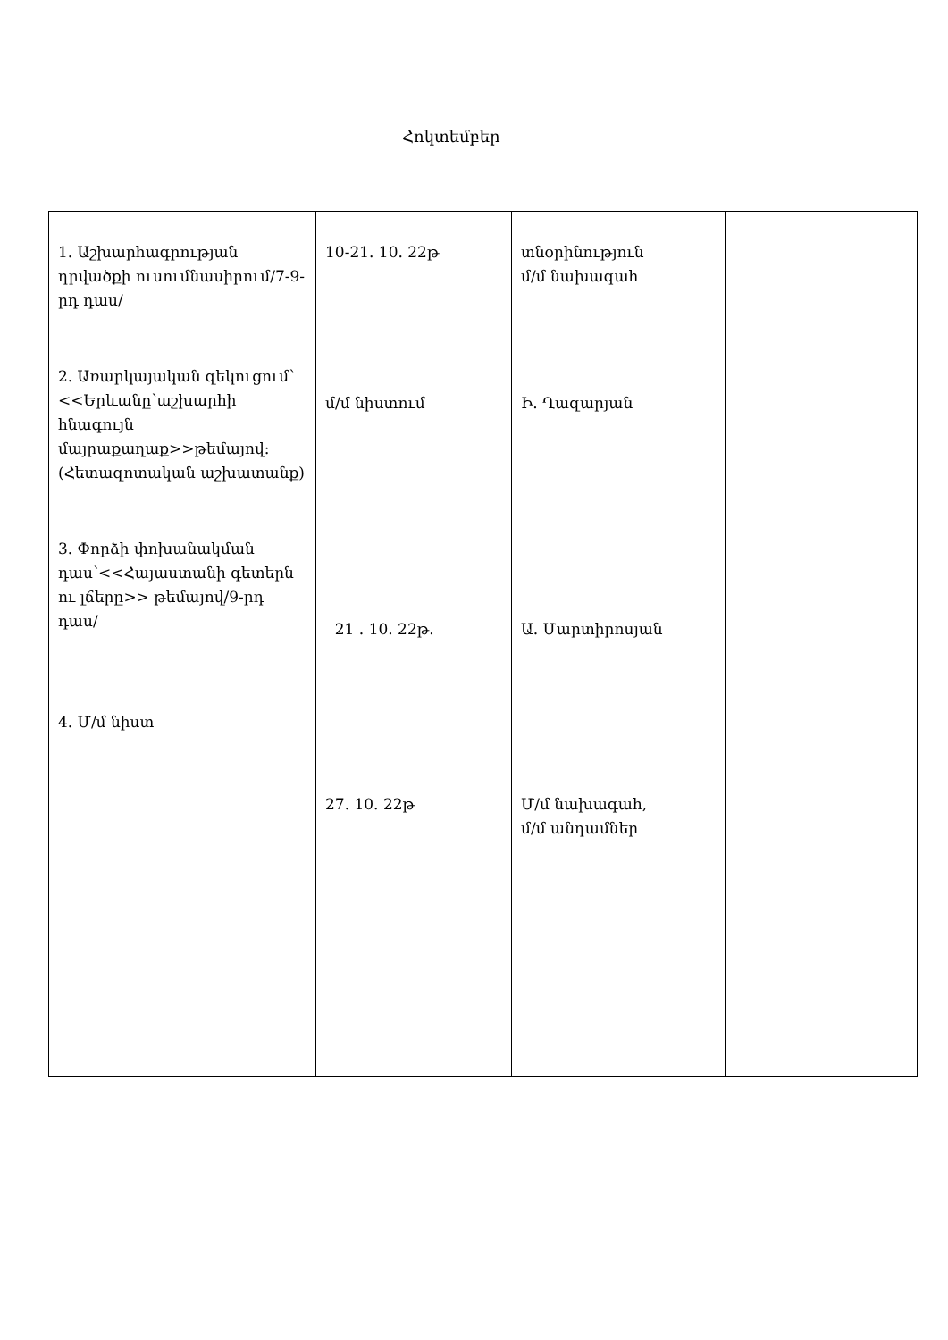Հոկտեմբեր
| 1. Աշխարհագրության դրվածքի ուսումնասիրում/7-9-րդ դաս/ 2. Առարկայական զեկուցում՝ <<Երևանը՝աշխարհի հնագույն մայրաքաղաք>>թեմայով: (Հետազոտական աշխատանք) 3. Փորձի փոխանակման դաս՝<<Հայաստանի գետերն ու լճերը>> թեմայով/9-րդ դաս/ 4. Մ/մ նիստ | 10-21. 10. 22թ մ/մ նիստում 21 . 10. 22թ. 27. 10. 22թ | տնօրինություն մ/մ նախագահ Ի. Ղազարյան Ա. Մարտիրոսյան Մ/մ նախագահ, մ/մ անդամներ | |